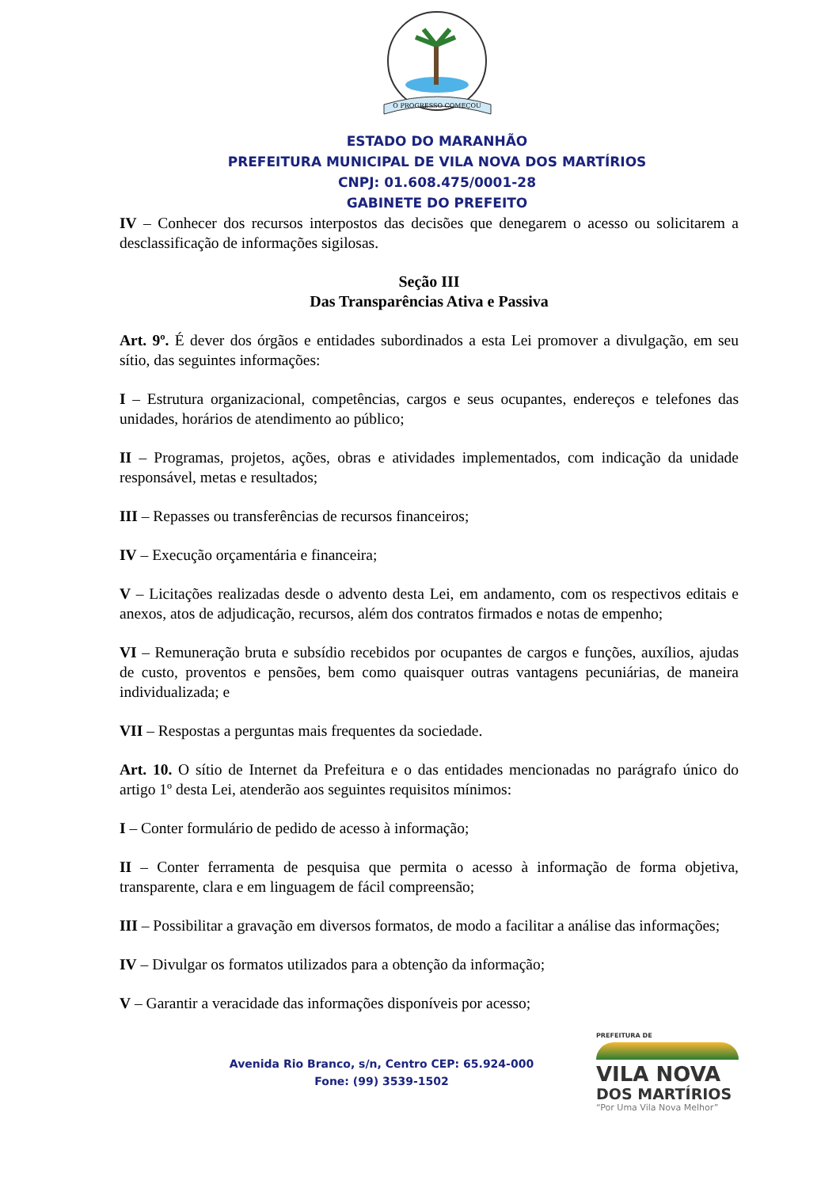O PROGRESSO COMEÇOU
ESTADO DO MARANHÃO
PREFEITURA MUNICIPAL DE VILA NOVA DOS MARTÍRIOS
CNPJ: 01.608.475/0001-28
GABINETE DO PREFEITO
IV – Conhecer dos recursos interpostos das decisões que denegarem o acesso ou solicitarem a desclassificação de informações sigilosas.
Seção III
Das Transparências Ativa e Passiva
Art. 9º. É dever dos órgãos e entidades subordinados a esta Lei promover a divulgação, em seu sítio, das seguintes informações:
I – Estrutura organizacional, competências, cargos e seus ocupantes, endereços e telefones das unidades, horários de atendimento ao público;
II – Programas, projetos, ações, obras e atividades implementados, com indicação da unidade responsável, metas e resultados;
III – Repasses ou transferências de recursos financeiros;
IV – Execução orçamentária e financeira;
V – Licitações realizadas desde o advento desta Lei, em andamento, com os respectivos editais e anexos, atos de adjudicação, recursos, além dos contratos firmados e notas de empenho;
VI – Remuneração bruta e subsídio recebidos por ocupantes de cargos e funções, auxílios, ajudas de custo, proventos e pensões, bem como quaisquer outras vantagens pecuniárias, de maneira individualizada; e
VII – Respostas a perguntas mais frequentes da sociedade.
Art. 10. O sítio de Internet da Prefeitura e o das entidades mencionadas no parágrafo único do artigo 1º desta Lei, atenderão aos seguintes requisitos mínimos:
I – Conter formulário de pedido de acesso à informação;
II – Conter ferramenta de pesquisa que permita o acesso à informação de forma objetiva, transparente, clara e em linguagem de fácil compreensão;
III – Possibilitar a gravação em diversos formatos, de modo a facilitar a análise das informações;
IV – Divulgar os formatos utilizados para a obtenção da informação;
V – Garantir a veracidade das informações disponíveis por acesso;
Avenida Rio Branco, s/n, Centro CEP: 65.924-000
Fone: (99) 3539-1502
PREFEITURA DE
VILA NOVA
DOS MARTÍRIOS
“Por Uma Vila Nova Melhor”